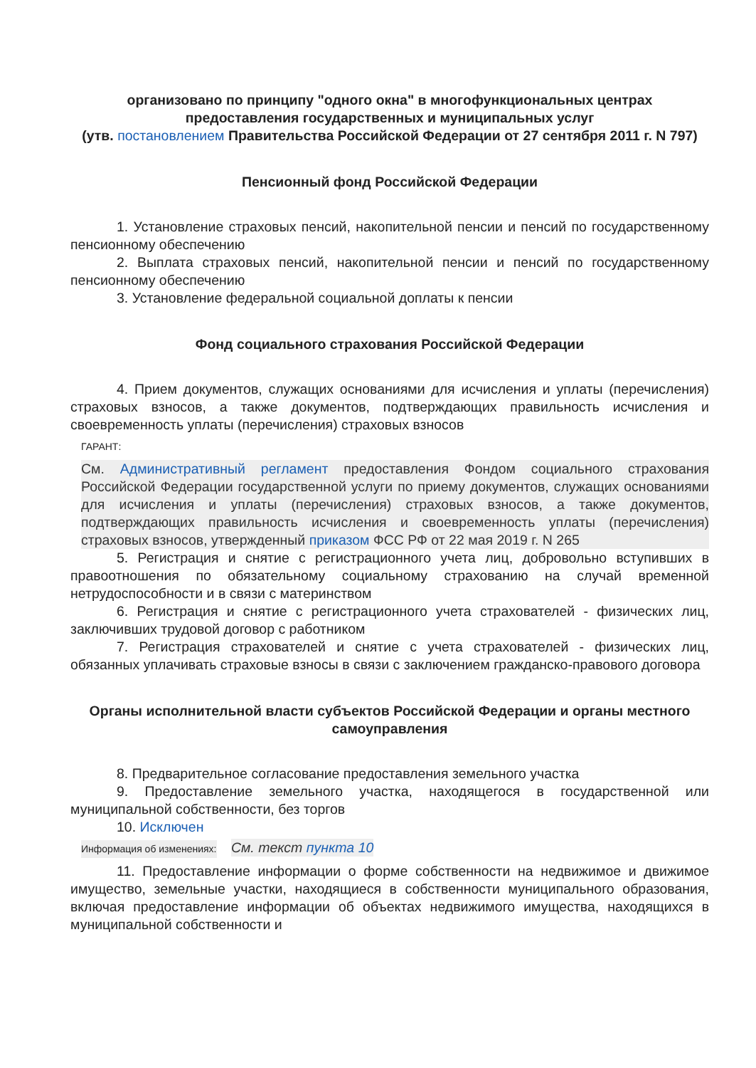организовано по принципу "одного окна" в многофункциональных центрах предоставления государственных и муниципальных услуг
(утв. постановлением Правительства Российской Федерации от 27 сентября 2011 г. N 797)
Пенсионный фонд Российской Федерации
1. Установление страховых пенсий, накопительной пенсии и пенсий по государственному пенсионному обеспечению
2. Выплата страховых пенсий, накопительной пенсии и пенсий по государственному пенсионному обеспечению
3. Установление федеральной социальной доплаты к пенсии
Фонд социального страхования Российской Федерации
4. Прием документов, служащих основаниями для исчисления и уплаты (перечисления) страховых взносов, а также документов, подтверждающих правильность исчисления и своевременность уплаты (перечисления) страховых взносов
ГАРАНТ:
См. Административный регламент предоставления Фондом социального страхования Российской Федерации государственной услуги по приему документов, служащих основаниями для исчисления и уплаты (перечисления) страховых взносов, а также документов, подтверждающих правильность исчисления и своевременность уплаты (перечисления) страховых взносов, утвержденный приказом ФСС РФ от 22 мая 2019 г. N 265
5. Регистрация и снятие с регистрационного учета лиц, добровольно вступивших в правоотношения по обязательному социальному страхованию на случай временной нетрудоспособности и в связи с материнством
6. Регистрация и снятие с регистрационного учета страхователей - физических лиц, заключивших трудовой договор с работником
7. Регистрация страхователей и снятие с учета страхователей - физических лиц, обязанных уплачивать страховые взносы в связи с заключением гражданско-правового договора
Органы исполнительной власти субъектов Российской Федерации и органы местного самоуправления
8. Предварительное согласование предоставления земельного участка
9. Предоставление земельного участка, находящегося в государственной или муниципальной собственности, без торгов
10. Исключен
Информация об изменениях:
См. текст пункта 10
11. Предоставление информации о форме собственности на недвижимое и движимое имущество, земельные участки, находящиеся в собственности муниципального образования, включая предоставление информации об объектах недвижимого имущества, находящихся в муниципальной собственности и